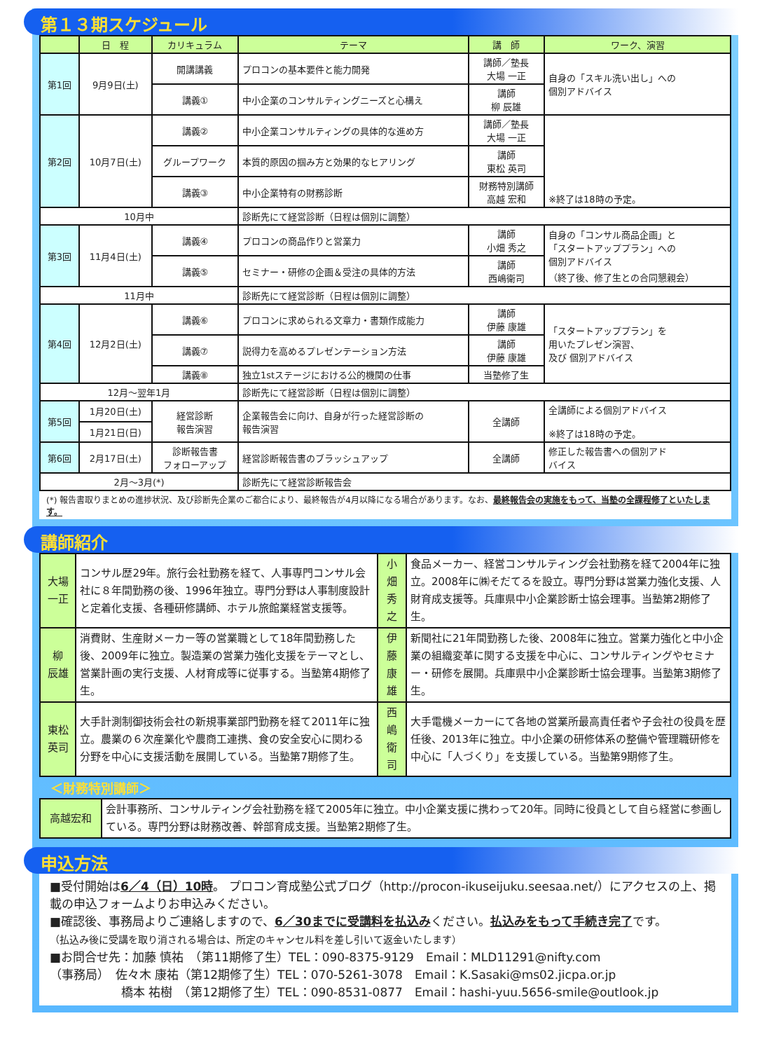第１３期スケジュール
| | 日 程 | カリキュラム | テーマ | 講 師 | ワーク、演習 |
| --- | --- | --- | --- | --- | --- |
| 第1回 | 9月9日(土) | 開講講義 | プロコンの基本要件と能力開発 | 講師／塾長 大場 一正 | 自身の「スキル洗い出し」への 個別アドバイス |
| | | 講義① | 中小企業のコンサルティングニーズと心構え | 講師 柳 辰雄 | |
| 第2回 | 10月7日(土) | 講義② | 中小企業コンサルティングの具体的な進め方 | 講師／塾長 大場 一正 | ※終了は18時の予定。 |
| | | グループワーク | 本質的原因の掴み方と効果的なヒアリング | 講師 東松 英司 | |
| | | 講義③ | 中小企業特有の財務診断 | 財務特別講師 高越 宏和 | |
| 10月中 | | | 診断先にて経営診断（日程は個別に調整） | | |
| 第3回 | 11月4日(土) | 講義④ | プロコンの商品作りと営業力 | 講師 小畑 秀之 | 自身の「コンサル商品企画」と 「スタートアッププラン」への 個別アドバイス （終了後、修了生との合同懇親会） |
| | | 講義⑤ | セミナー・研修の企画＆受注の具体的方法 | 講師 西嶋衛司 | |
| 11月中 | | | 診断先にて経営診断（日程は個別に調整） | | |
| 第4回 | 12月2日(土) | 講義⑥ | プロコンに求められる文章力・書類作成能力 | 講師 伊藤 康雄 | 「スタートアッププラン」を 用いたプレゼン演習、 及び 個別アドバイス |
| | | 講義⑦ | 説得力を高めるプレゼンテーション方法 | 講師 伊藤 康雄 | |
| | | 講義⑧ | 独立1stステージにおける公的機関の仕事 | 当塾修了生 | |
| 12月～翌年1月 | | | 診断先にて経営診断（日程は個別に調整） | | |
| 第5回 | 1月20日(土) | 経営診断 報告演習 | 企業報告会に向け、自身が行った経営診断の 報告演習 | 全講師 | 全講師による個別アドバイス ※終了は18時の予定。 |
| | 1月21日(日) | | | | |
| 第6回 | 2月17日(土) | 診断報告書 フォローアップ | 経営診断報告書のブラッシュアップ | 全講師 | 修正した報告書への個別アド バイス |
| 2月～3月(*) | | | 診断先にて経営診断報告会 | | |
(*) 報告書取りまとめの進捗状況、及び診断先企業のご都合により、最終報告が4月以降になる場合があります。なお、最終報告会の実施をもって、当塾の全課程修了といたします。
講師紹介
| 大場一正 | コンサル歴29年。旅行会社勤務を経て、人事専門コンサル会社に８年間勤務の後、1996年独立。専門分野は人事制度設計と定着化支援、各種研修講師、ホテル旅館業経営支援等。 | 小畑秀之 | 食品メーカー、経営コンサルティング会社勤務を経て2004年に独立。2008年に㈱そだてるを設立。専門分野は営業力強化支援、人財育成支援等。兵庫県中小企業診断士協会理事。当塾第2期修了生。 |
| 柳 辰雄 | 消費財、生産財メーカー等の営業職として18年間勤務した後、2009年に独立。製造業の営業力強化支援をテーマとし、営業計画の実行支援、人材育成等に従事する。当塾第4期修了生。 | 伊藤康雄 | 新聞社に21年間勤務した後、2008年に独立。営業力強化と中小企業の組織変革に関する支援を中心に、コンサルティングやセミナー・研修を展開。兵庫県中小企業診断士協会理事。当塾第3期修了生。 |
| 東松英司 | 大手計測制御技術会社の新規事業部門勤務を経て2011年に独立。農業の６次産業化や農商工連携、食の安全安心に関わる分野を中心に支援活動を展開している。当塾第7期修了生。 | 西嶋衛司 | 大手電機メーカーにて各地の営業所最高責任者や子会社の役員を歴任後、2013年に独立。中小企業の研修体系の整備や管理職研修を中心に「人づくり」を支援している。当塾第9期修了生。 |
＜財務特別講師＞
| 高越宏和 | 会計事務所、コンサルティング会社勤務を経て2005年に独立。中小企業支援に携わって20年。同時に役員として自ら経営に参画している。専門分野は財務改善、幹部育成支援。当塾第2期修了生。 |
申込方法
■受付開始は6／4（日）10時。 プロコン育成塾公式ブログ（http://procon-ikuseijuku.seesaa.net/）にアクセスの上、掲載の申込フォームよりお申込みください。
■確認後、事務局よりご連絡しますので、6／30までに受講料を払込みください。払込みをもって手続き完了です。
（払込み後に受講を取り消される場合は、所定のキャンセル料を差し引いて返金いたします）
■お問合せ先：加藤 慎祐　（第11期修了生）TEL：090-8375-9129　Email：MLD11291@nifty.com
（事務局）　佐々木 康祐（第12期修了生）TEL：070-5261-3078　Email：K.Sasaki@ms02.jicpa.or.jp
　　　　　　橋本 祐樹　（第12期修了生）TEL：090-8531-0877　Email：hashi-yuu.5656-smile@outlook.jp